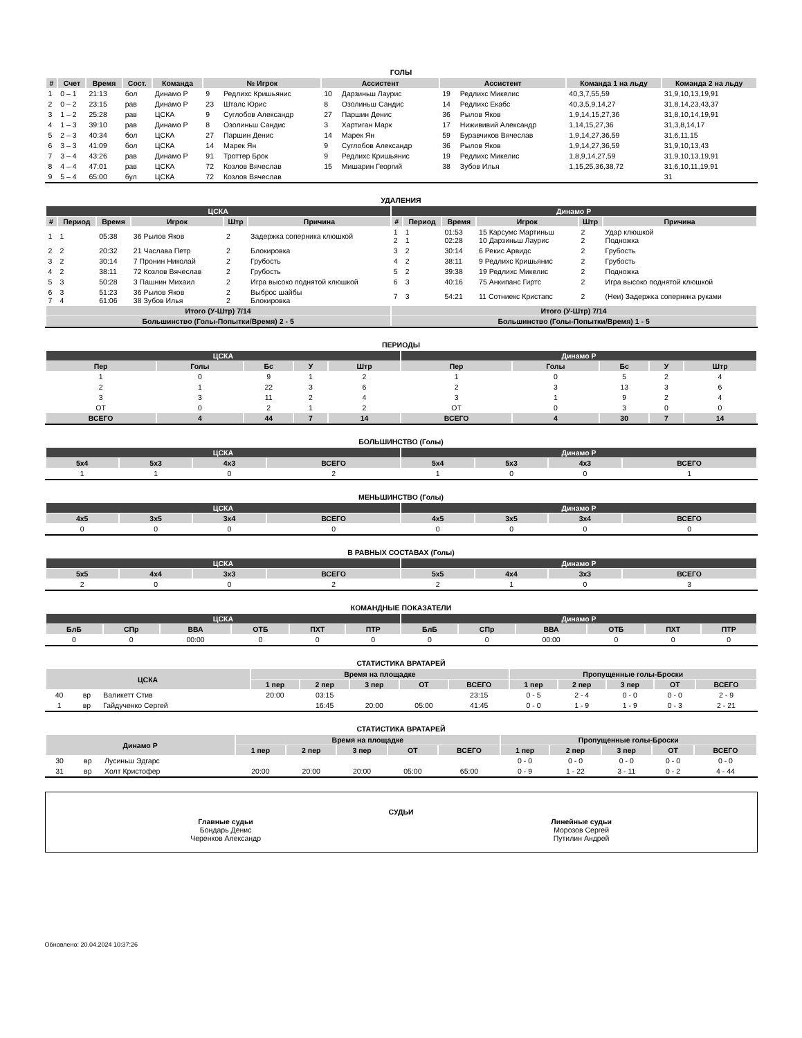ГОЛЫ
| # | Счет | Время | Сост. | Команда | № Игрок | | Ассистент | | Ассистент | | Команда 1 на льду | Команда 2 на льду |
| --- | --- | --- | --- | --- | --- | --- | --- | --- | --- | --- | --- | --- |
| 1 | 0 – 1 | 21:13 | бол | Динамо Р | 9 | Редлихс Кришьянис | 10 | Дарзиньш Лаурис | 19 | Редлихс Микелис | 40,3,7,55,59 | 31,9,10,13,19,91 |
| 2 | 0 – 2 | 23:15 | рав | Динамо Р | 23 | Шталс Юрис | 8 | Озолиньш Сандис | 14 | Редлихс Екабс | 40,3,5,9,14,27 | 31,8,14,23,43,37 |
| 3 | 1 – 2 | 25:28 | рав | ЦСКА | 9 | Суглобов Александр | 27 | Паршин Денис | 36 | Рылов Яков | 1,9,14,15,27,36 | 31,8,10,14,19,91 |
| 4 | 1 – 3 | 39:10 | рав | Динамо Р | 8 | Озолиньш Сандис | 3 | Хартиган Марк | 17 | Нижививий Александр | 1,14,15,27,36 | 31,3,8,14,17 |
| 5 | 2 – 3 | 40:34 | бол | ЦСКА | 27 | Паршин Денис | 14 | Марек Ян | 59 | Буравчиков Вячеслав | 1,9,14,27,36,59 | 31,6,11,15 |
| 6 | 3 – 3 | 41:09 | бол | ЦСКА | 14 | Марек Ян | 9 | Суглобов Александр | 36 | Рылов Яков | 1,9,14,27,36,59 | 31,9,10,13,43 |
| 7 | 3 – 4 | 43:26 | рав | Динамо Р | 91 | Троттер Брок | 9 | Редлихс Кришьянис | 19 | Редлихс Микелис | 1,8,9,14,27,59 | 31,9,10,13,19,91 |
| 8 | 4 – 4 | 47:01 | рав | ЦСКА | 72 | Козлов Вячеслав | 15 | Мишарин Георгий | 38 | Зубов Илья | 1,15,25,36,38,72 | 31,6,10,11,19,91 |
| 9 | 5 – 4 | 65:00 | бул | ЦСКА | 72 | Козлов Вячеслав | | | | | | 31 |
УДАЛЕНИЯ
| ЦСКА | | | | | | Динамо Р | | | | | |
| --- | --- | --- | --- | --- | --- | --- | --- | --- | --- | --- | --- |
| # | Период | Время | Игрок | Штр | Причина | # | Период | Время | Игрок | Штр | Причина |
| 1 | 1 | 05:38 | 36 Рылов Яков | 2 | Задержка соперника клюшкой | 1 2 | 1 1 | 01:53 02:28 | 15 Карсумс Мартиньш 10 Дарзиньш Лаурис | 2 2 | Удар клюшкой Подножка |
| 2 | 2 | 20:32 | 21 Часлава Петр | 2 | Блокировка | 3 | 2 | 30:14 | 6 Рекис Арвидс | 2 | Грубость |
| 3 | 2 | 30:14 | 7 Пронин Николай | 2 | Грубость | 4 | 2 | 38:11 | 9 Редлихс Кришьянис | 2 | Грубость |
| 4 | 2 | 38:11 | 72 Козлов Вячеслав | 2 | Грубость | 5 | 2 | 39:38 | 19 Редлихс Микелис | 2 | Подножка |
| 5 | 3 | 50:28 | 3 Пашнин Михаил | 2 | Игра высоко поднятой клюшкой | 6 | 3 | 40:16 | 75 Анкипанс Гиртс | 2 | Игра высоко поднятой клюшкой |
| 6 7 | 3 4 | 51:23 61:06 | 36 Рылов Яков 38 Зубов Илья | 2 2 | Выброс шайбы Блокировка | 7 | 3 | 54:21 | 11 Сотниекс Кристапс | 2 | (Неи) Задержка соперника руками |
| Итого (У-Штр) 7/14 | | | | | | Итого (У-Штр) 7/14 | | | | | |
| Большинство (Голы-Попытки/Время) 2 - 5 | | | | | | Большинство (Голы-Попытки/Время) 1 - 5 | | | | | |
ПЕРИОДЫ
| ЦСКА | | | | | Динамо Р | | | | |
| --- | --- | --- | --- | --- | --- | --- | --- | --- | --- |
| Пер | Голы | Бс | У | Штр | Пер | Голы | Бс | У | Штр |
| 1 | 0 | 9 | 1 | 2 | 1 | 0 | 5 | 2 | 4 |
| 2 | 1 | 22 | 3 | 6 | 2 | 3 | 13 | 3 | 6 |
| 3 | 3 | 11 | 2 | 4 | 3 | 1 | 9 | 2 | 4 |
| ОТ | 0 | 2 | 1 | 2 | ОТ | 0 | 3 | 0 | 0 |
| ВСЕГО | 4 | 44 | 7 | 14 | ВСЕГО | 4 | 30 | 7 | 14 |
БОЛЬШИНСТВО (Голы)
| ЦСКА | | | | Динамо Р | | | |
| --- | --- | --- | --- | --- | --- | --- | --- |
| 5x4 | 5x3 | 4x3 | ВСЕГО | 5x4 | 5x3 | 4x3 | ВСЕГО |
| 1 | 1 | 0 | 2 | 1 | 0 | 0 | 1 |
МЕНЬШИНСТВО (Голы)
| ЦСКА | | | | Динамо Р | | | |
| --- | --- | --- | --- | --- | --- | --- | --- |
| 4x5 | 3x5 | 3x4 | ВСЕГО | 4x5 | 3x5 | 3x4 | ВСЕГО |
| 0 | 0 | 0 | 0 | 0 | 0 | 0 | 0 |
В РАВНЫХ СОСТАВАХ (Голы)
| ЦСКА | | | | Динамо Р | | | |
| --- | --- | --- | --- | --- | --- | --- | --- |
| 5x5 | 4x4 | 3x3 | ВСЕГО | 5x5 | 4x4 | 3x3 | ВСЕГО |
| 2 | 0 | 0 | 2 | 2 | 1 | 0 | 3 |
КОМАНДНЫЕ ПОКАЗАТЕЛИ
| ЦСКА | | | | | | Динамо Р | | | | | |
| --- | --- | --- | --- | --- | --- | --- | --- | --- | --- | --- | --- |
| БлБ | СПр | ВВА | ОТБ | ПХТ | ПТР | БлБ | СПр | ВВА | ОТБ | ПХТ | ПТР |
| 0 | 0 | 00:00 | 0 | 0 | 0 | 0 | 0 | 00:00 | 0 | 0 | 0 |
СТАТИСТИКА ВРАТАРЕЙ
| ЦСКА | | | Время на площадке | | | | | Пропущенные голы-Броски | | | | |
| --- | --- | --- | --- | --- | --- | --- | --- | --- | --- | --- | --- | --- |
| | | | 1 пер | 2 пер | 3 пер | ОТ | ВСЕГО | 1 пер | 2 пер | 3 пер | ОТ | ВСЕГО |
| 40 | вр | Валикетт Стив | 20:00 | 03:15 | | | 23:15 | 0 - 5 | 2 - 4 | 0 - 0 | 0 - 0 | 2 - 9 |
| 1 | вр | Гайдученко Сергей | | 16:45 | 20:00 | 05:00 | 41:45 | 0 - 0 | 1 - 9 | 1 - 9 | 0 - 3 | 2 - 21 |
СТАТИСТИКА ВРАТАРЕЙ
| Динамо Р | | | Время на площадке | | | | | Пропущенные голы-Броски | | | | |
| --- | --- | --- | --- | --- | --- | --- | --- | --- | --- | --- | --- | --- |
| | | | 1 пер | 2 пер | 3 пер | ОТ | ВСЕГО | 1 пер | 2 пер | 3 пер | ОТ | ВСЕГО |
| 30 | вр | Лусиньш Эдгарс | | | | | | 0 - 0 | 0 - 0 | 0 - 0 | 0 - 0 | 0 - 0 |
| 31 | вр | Холт Кристофер | 20:00 | 20:00 | 20:00 | 05:00 | 65:00 | 0 - 9 | 1 - 22 | 3 - 11 | 0 - 2 | 4 - 44 |
СУДЬИ
Главные судьи
Бондарь Денис
Черенков Александр
Линейные судьи
Морозов Сергей
Путилин Андрей
Обновлено: 20.04.2024 10:37:26